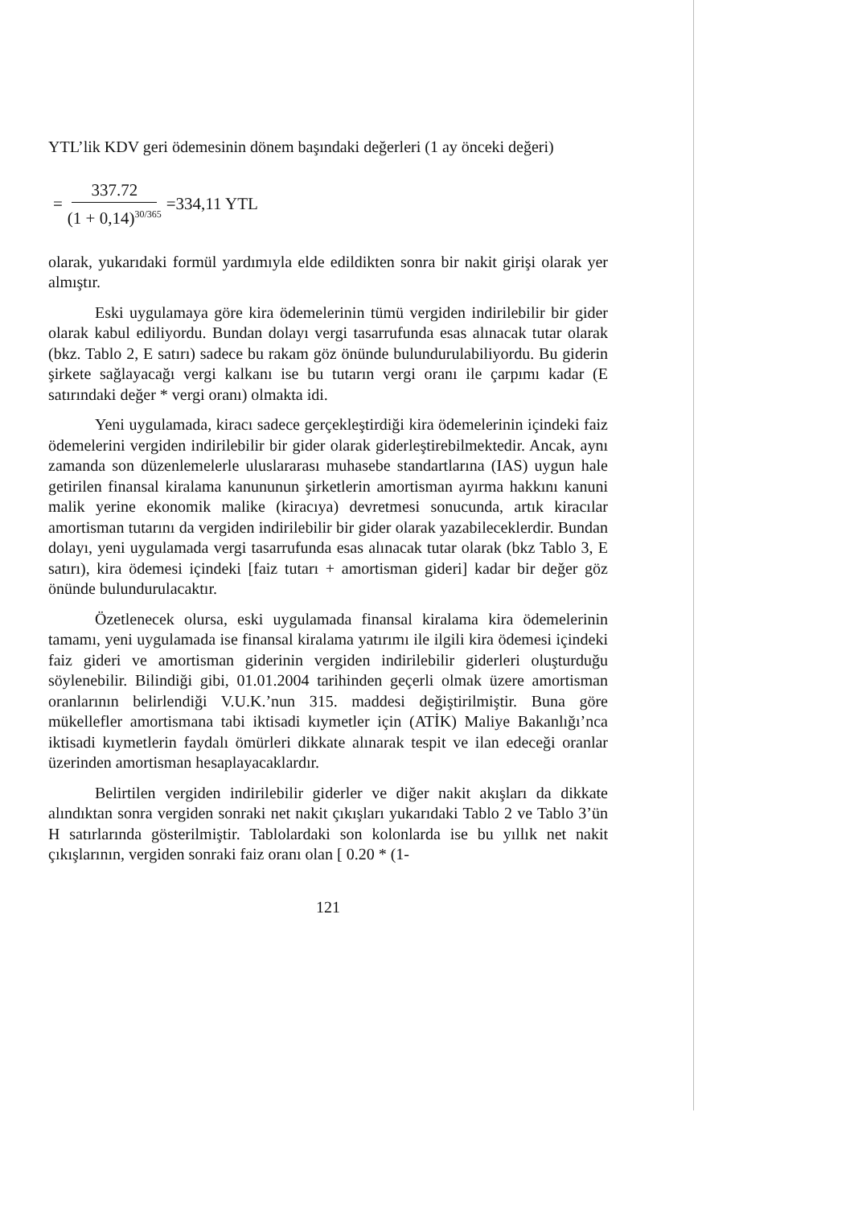YTL’lik KDV geri ödemesinin dönem başındaki değerleri (1 ay önceki değeri)
= 337.72 (1 + 0,14)<sup>30/365</sup> =334,11 YTL
olarak, yukarıdaki formül yardımıyla elde edildikten sonra bir nakit girişi olarak yer almıştır.
Eski uygulamaya göre kira ödemelerinin tümü vergiden indirilebilir bir gider olarak kabul ediliyordu. Bundan dolayı vergi tasarrufunda esas alınacak tutar olarak (bkz. Tablo 2, E satırı) sadece bu rakam göz önünde bulundurulabiliyordu. Bu giderin şirkete sağlayacağı vergi kalkanı ise bu tutarın vergi oranı ile çarpımı kadar (E satırındaki değer * vergi oranı) olmakta idi.
Yeni uygulamada, kiracı sadece gerçekleştirdiği kira ödemelerinin içindeki faiz ödemelerini vergiden indirilebilir bir gider olarak giderleştirebilmektedir. Ancak, aynı zamanda son düzenlemelerle uluslararası muhasebe standartlarına (IAS) uygun hale getirilen finansal kiralama kanununun şirketlerin amortisman ayırma hakkını kanuni malik yerine ekonomik malike (kiracıya) devretmesi sonucunda, artık kiracılar amortisman tutarını da vergiden indirilebilir bir gider olarak yazabileceklerdir. Bundan dolayı, yeni uygulamada vergi tasarrufunda esas alınacak tutar olarak (bkz Tablo 3, E satırı), kira ödemesi içindeki [faiz tutarı + amortisman gideri] kadar bir değer göz önünde bulundurulacaktır.
Özetlenecek olursa, eski uygulamada finansal kiralama kira ödemelerinin tamamı, yeni uygulamada ise finansal kiralama yatırımı ile ilgili kira ödemesi içindeki faiz gideri ve amortisman giderinin vergiden indirilebilir giderleri oluşturduğu söylenebilir. Bilindiği gibi, 01.01.2004 tarihinden geçerli olmak üzere amortisman oranlarının belirlendiği V.U.K.’nun 315. maddesi değiştirilmiştir. Buna göre mükellefler amortismana tabi iktisadi kıymetler için (ATİK) Maliye Bakanlığı’nca iktisadi kıymetlerin faydalı ömürleri dikkate alınarak tespit ve ilan edeceği oranlar üzerinden amortisman hesaplayacaklardır.
Belirtilen vergiden indirilebilir giderler ve diğer nakit akışları da dikkate alındıktan sonra vergiden sonraki net nakit çıkışları yukarıdaki Tablo 2 ve Tablo 3’ün H satırlarında gösterilmiştir. Tablolardaki son kolonlarda ise bu yıllık net nakit çıkışlarının, vergiden sonraki faiz oranı olan [ 0.20 * (1-
121